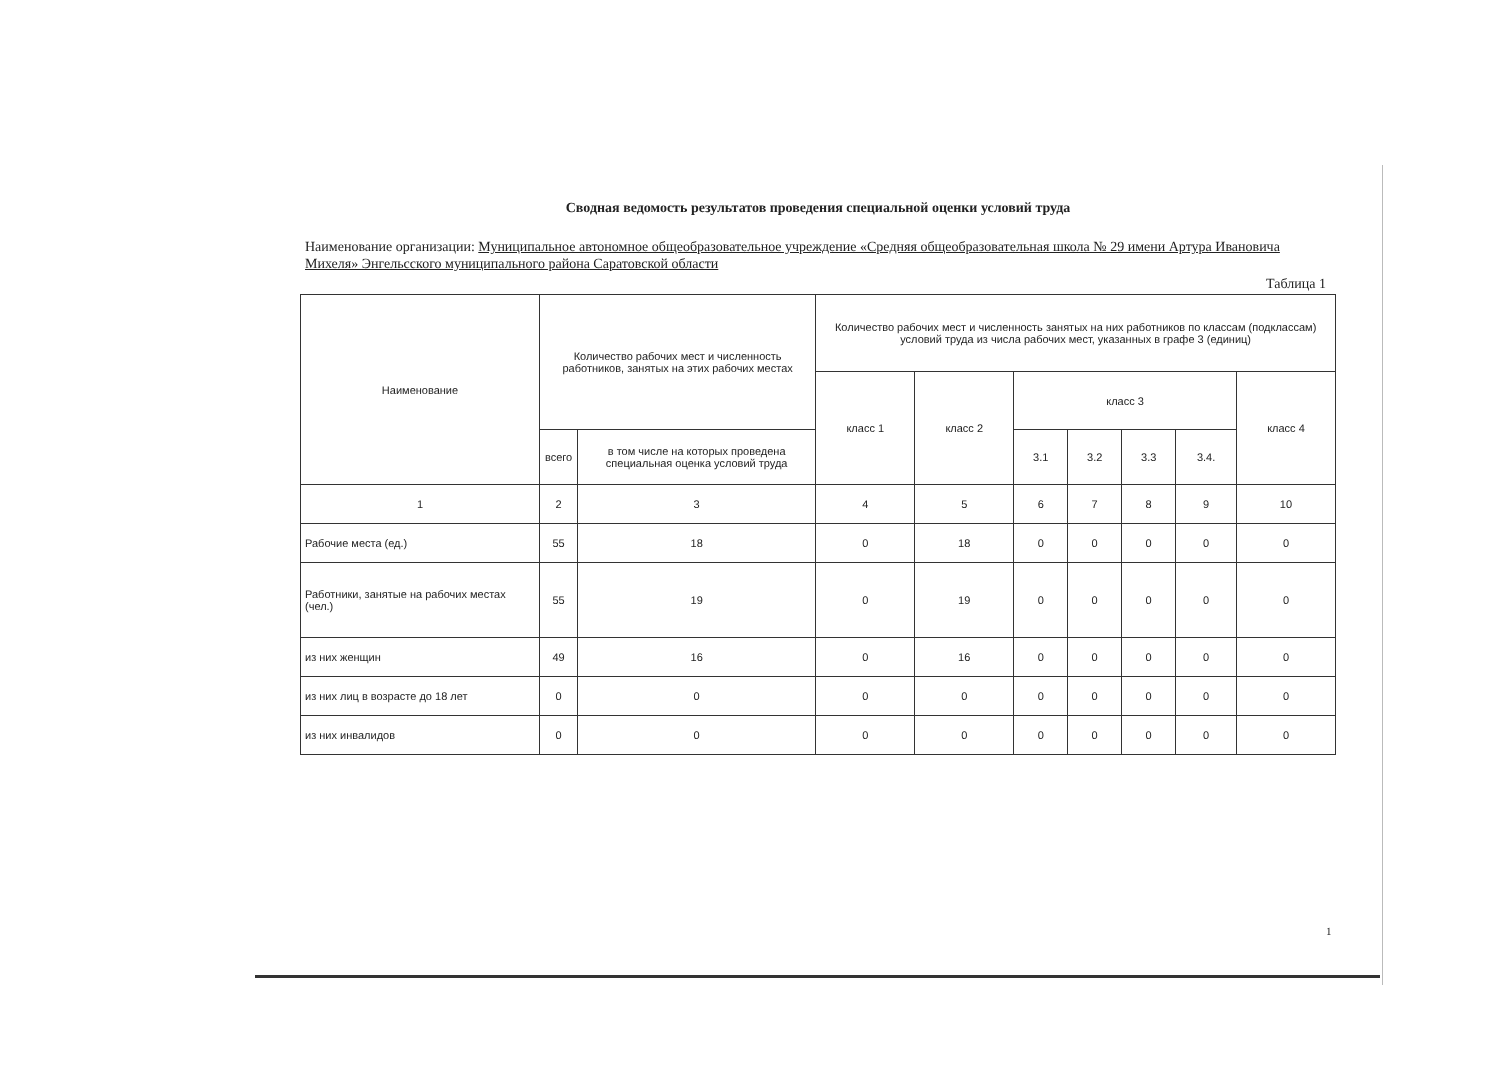Сводная ведомость результатов проведения специальной оценки условий труда
Наименование организации: Муниципальное автономное общеобразовательное учреждение «Средняя общеобразовательная школа № 29 имени Артура Ивановича Михеля» Энгельсского муниципального района Саратовской области
Таблица 1
| Наименование | Количество рабочих мест и численность работников, занятых на этих рабочих местах | | Количество рабочих мест и численность занятых на них работников по классам (подклассам) условий труда из числа рабочих мест, указанных в графе 3 (единиц) | | | | | | |
| --- | --- | --- | --- | --- | --- | --- | --- | --- | --- |
| | | | класс 1 | класс 2 | класс 3 | | | | класс 4 |
| | всего | в том числе на которых проведена специальная оценка условий труда | | | 3.1 | 3.2 | 3.3 | 3.4. | |
| 1 | 2 | 3 | 4 | 5 | 6 | 7 | 8 | 9 | 10 |
| Рабочие места (ед.) | 55 | 18 | 0 | 18 | 0 | 0 | 0 | 0 | 0 |
| Работники, занятые на рабочих местах (чел.) | 55 | 19 | 0 | 19 | 0 | 0 | 0 | 0 | 0 |
| из них женщин | 49 | 16 | 0 | 16 | 0 | 0 | 0 | 0 | 0 |
| из них лиц в возрасте до 18 лет | 0 | 0 | 0 | 0 | 0 | 0 | 0 | 0 | 0 |
| из них инвалидов | 0 | 0 | 0 | 0 | 0 | 0 | 0 | 0 | 0 |
1